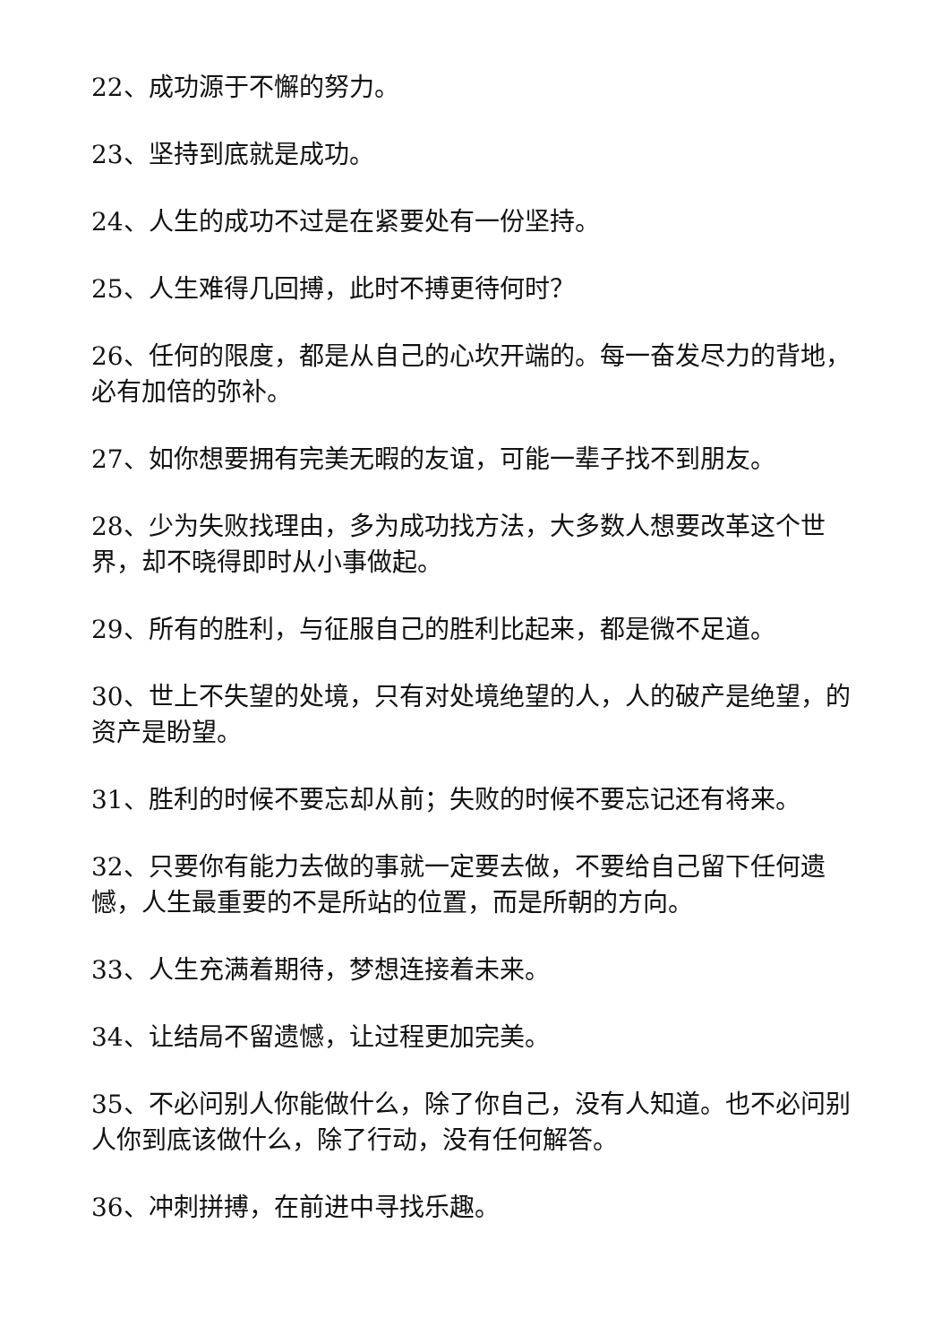22、成功源于不懈的努力。
23、坚持到底就是成功。
24、人生的成功不过是在紧要处有一份坚持。
25、人生难得几回搏，此时不搏更待何时？
26、任何的限度，都是从自己的心坎开端的。每一奋发尽力的背地，必有加倍的弥补。
27、如你想要拥有完美无暇的友谊，可能一辈子找不到朋友。
28、少为失败找理由，多为成功找方法，大多数人想要改革这个世界，却不晓得即时从小事做起。
29、所有的胜利，与征服自己的胜利比起来，都是微不足道。
30、世上不失望的处境，只有对处境绝望的人，人的破产是绝望，的资产是盼望。
31、胜利的时候不要忘却从前；失败的时候不要忘记还有将来。
32、只要你有能力去做的事就一定要去做，不要给自己留下任何遗憾，人生最重要的不是所站的位置，而是所朝的方向。
33、人生充满着期待，梦想连接着未来。
34、让结局不留遗憾，让过程更加完美。
35、不必问别人你能做什么，除了你自己，没有人知道。也不必问别人你到底该做什么，除了行动，没有任何解答。
36、冲刺拼搏，在前进中寻找乐趣。